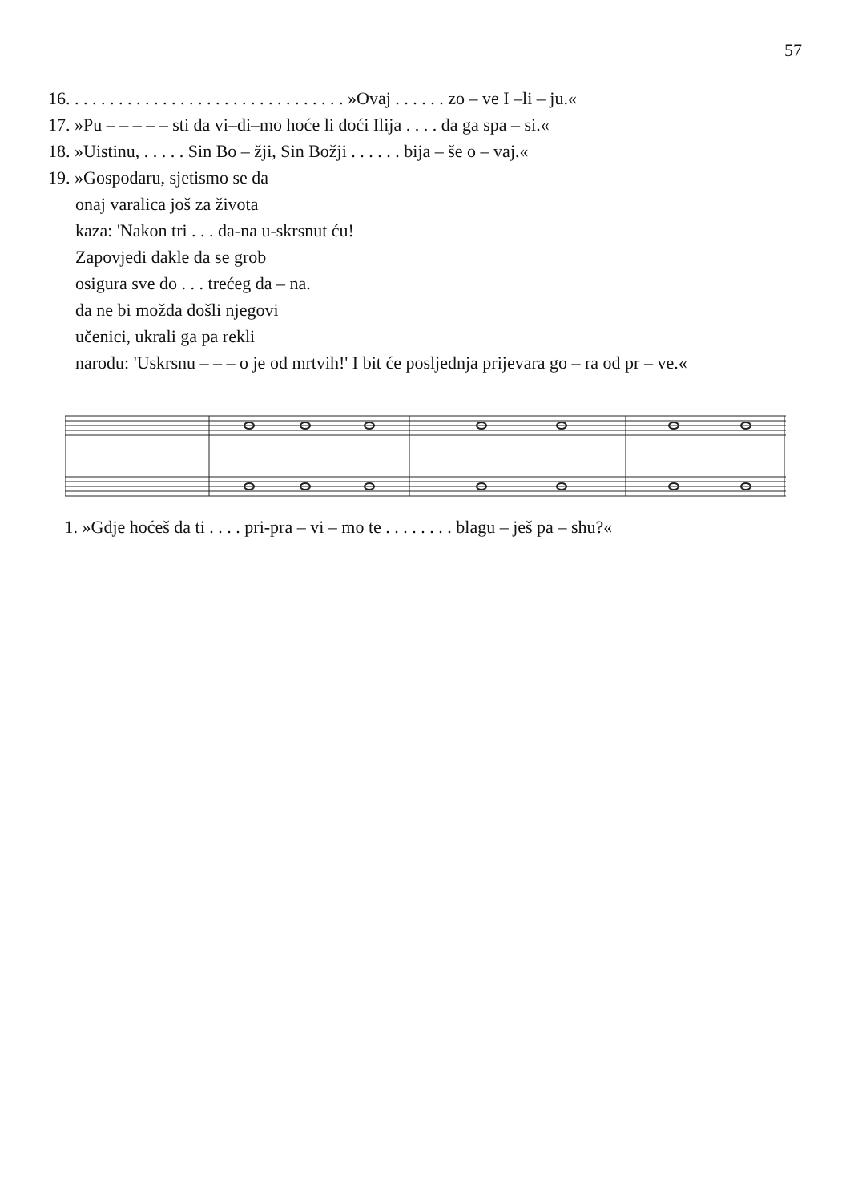57
16. . . . . . . . . . . . . . . . . . . . . . . . . . . . . . . . »Ovaj . . . . . . zo – ve I –li – ju.«
17. »Pu – – – – – sti da vi–di–mo hoće li doći Ilija . . . . da ga spa – si.«
18. »Uistinu, . . . . . Sin Bo – žji, Sin Božji . . . . . . bija – še o – vaj.«
19. »Gospodaru, sjetismo se da
onaj varalica još za života
kaza: 'Nakon tri . . . da-na u-skrsnut ću!
Zapovjedi dakle da se grob
osigura sve do . . . trećeg da – na.
da ne bi možda došli njegovi
učenici, ukrali ga pa rekli
narodu: 'Uskrsnu – – – o je od mrtvih!' I bit će posljednja prijevara go – ra od pr – ve.«
1. »Gdje hoćeš da ti . . . . pri-pra – vi – mo te . . . . . . . . blagu – ješ pa – shu?«